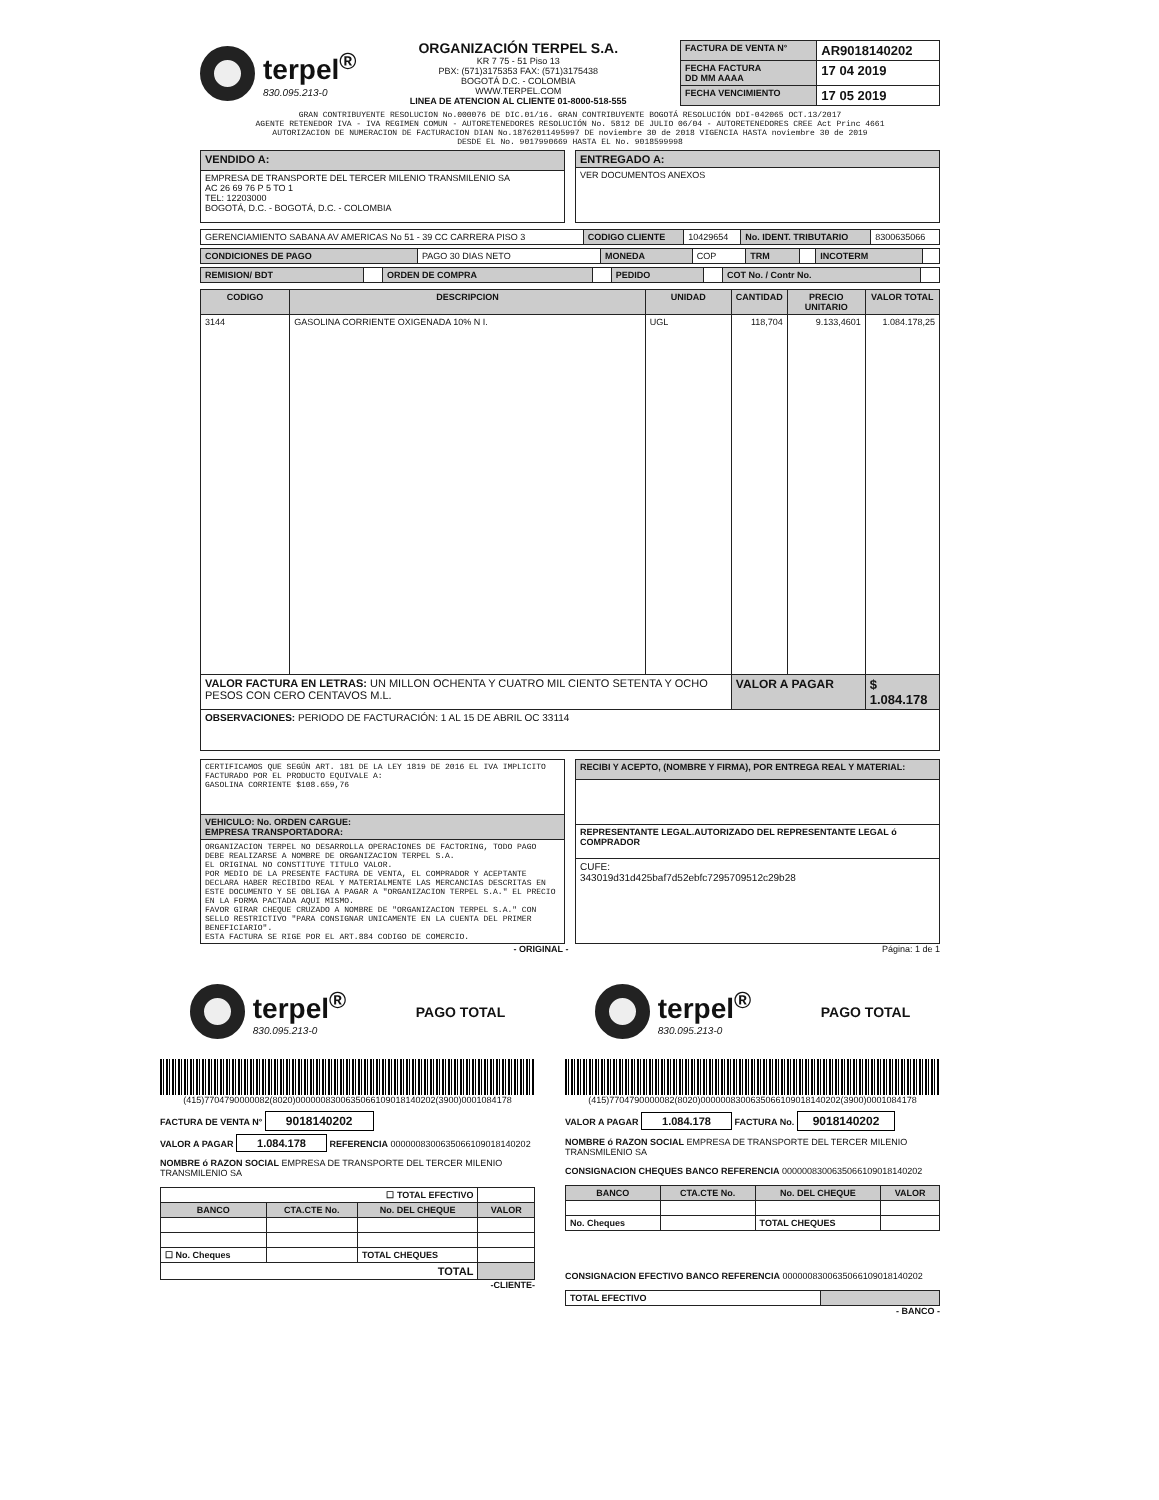terpel<sup>®</sup>
830.095.213-0
ORGANIZACIÓN TERPEL S.A.
KR 7 75 - 51 Piso 13
PBX: (571)3175353 FAX: (571)3175438
BOGOTÁ D.C. - COLOMBIA
WWW.TERPEL.COM
LINEA DE ATENCION AL CLIENTE 01-8000-518-555
| FACTURA DE VENTA N° | AR9018140202 |
| FECHA FACTURA DD MM AAAA | 17 04 2019 |
| FECHA VENCIMIENTO | 17 05 2019 |
GRAN CONTRIBUYENTE RESOLUCION No.000076 DE DIC.01/16. GRAN CONTRIBUYENTE BOGOTÁ RESOLUCIÓN DDI-042065 OCT.13/2017
AGENTE RETENEDOR IVA - IVA REGIMEN COMUN - AUTORETENEDORES RESOLUCIÓN No. 5812 DE JULIO 06/04 - AUTORETENEDORES CREE Act Princ 4661
AUTORIZACION DE NUMERACION DE FACTURACION DIAN No.18762011495997 DE noviembre 30 de 2018 VIGENCIA HASTA noviembre 30 de 2019
DESDE EL No. 9017990669 HASTA EL No. 9018599998
| VENDIDO A: |
| EMPRESA DE TRANSPORTE DEL TERCER MILENIO TRANSMILENIO SA AC 26 69 76 P 5 TO 1 TEL: 12203000 BOGOTÁ, D.C. - BOGOTÁ, D.C. - COLOMBIA |
| ENTREGADO A: |
| VER DOCUMENTOS ANEXOS |
| GERENCIAMIENTO SABANA AV AMERICAS No 51 - 39 CC CARRERA PISO 3 | CODIGO CLIENTE | 10429654 | No. IDENT. TRIBUTARIO | 8300635066 |
| CONDICIONES DE PAGO | PAGO 30 DIAS NETO | MONEDA | COP | TRM | | INCOTERM | |
| REMISION/ BDT | | ORDEN DE COMPRA | | PEDIDO | | COT No. / Contr No. | |
| CODIGO | DESCRIPCION | UNIDAD | CANTIDAD | PRECIO UNITARIO | VALOR TOTAL |
| --- | --- | --- | --- | --- | --- |
| 3144 | GASOLINA CORRIENTE OXIGENADA 10% N I. | UGL | 118,704 | 9.133,4601 | 1.084.178,25 |
| VALOR FACTURA EN LETRAS: UN MILLON OCHENTA Y CUATRO MIL CIENTO SETENTA Y OCHO PESOS CON CERO CENTAVOS M.L. | | | VALOR A PAGAR | | $ 1.084.178 |
| OBSERVACIONES: PERIODO DE FACTURACIÓN: 1 AL 15 DE ABRIL OC 33114 | | | | | |
| CERTIFICAMOS QUE SEGÚN ART. 181 DE LA LEY 1819 DE 2016 EL IVA IMPLICITO FACTURADO POR EL PRODUCTO EQUIVALE A: GASOLINA CORRIENTE $108.659,76 |
| VEHICULO: No. ORDEN CARGUE: EMPRESA TRANSPORTADORA: |
| ORGANIZACION TERPEL NO DESARROLLA OPERACIONES DE FACTORING, TODO PAGO DEBE REALIZARSE A NOMBRE DE ORGANIZACION TERPEL S.A. EL ORIGINAL NO CONSTITUYE TITULO VALOR. POR MEDIO DE LA PRESENTE FACTURA DE VENTA, EL COMPRADOR Y ACEPTANTE DECLARA HABER RECIBIDO REAL Y MATERIALMENTE LAS MERCANCIAS DESCRITAS EN ESTE DOCUMENTO Y SE OBLIGA A PAGAR A "ORGANIZACION TERPEL S.A." EL PRECIO EN LA FORMA PACTADA AQUI MISMO. FAVOR GIRAR CHEQUE CRUZADO A NOMBRE DE "ORGANIZACION TERPEL S.A." CON SELLO RESTRICTIVO "PARA CONSIGNAR UNICAMENTE EN LA CUENTA DEL PRIMER BENEFICIARIO". ESTA FACTURA SE RIGE POR EL ART.884 CODIGO DE COMERCIO. |
| RECIBI Y ACEPTO, (NOMBRE Y FIRMA), POR ENTREGA REAL Y MATERIAL: |
| REPRESENTANTE LEGAL.AUTORIZADO DEL REPRESENTANTE LEGAL ó COMPRADOR |
| CUFE: 343019d31d425baf7d52ebfc7295709512c29b28 |
- ORIGINAL - Página: 1 de 1
terpel<sup>®</sup>
830.095.213-0
PAGO TOTAL
(415)7704790000082(8020)0000008300635066109018140202(3900)0001084178
FACTURA DE VENTA N° 9018140202
VALOR A PAGAR 1.084.178 REFERENCIA 0000008300635066109018140202
NOMBRE ó RAZON SOCIAL EMPRESA DE TRANSPORTE DEL TERCER MILENIO TRANSMILENIO SA
| ☐ TOTAL EFECTIVO | | | |
| BANCO | CTA.CTE No. | No. DEL CHEQUE | VALOR |
| ☐ No. Cheques | | TOTAL CHEQUES | |
| TOTAL | | | |
-CLIENTE-
terpel<sup>®</sup>
830.095.213-0
PAGO TOTAL
(415)7704790000082(8020)0000008300635066109018140202(3900)0001084178
VALOR A PAGAR 1.084.178 FACTURA No. 9018140202
NOMBRE ó RAZON SOCIAL EMPRESA DE TRANSPORTE DEL TERCER MILENIO TRANSMILENIO SA
CONSIGNACION CHEQUES BANCO REFERENCIA 0000008300635066109018140202
| BANCO | CTA.CTE No. | No. DEL CHEQUE | VALOR |
| --- | --- | --- | --- |
| No. Cheques | | TOTAL CHEQUES | |
CONSIGNACION EFECTIVO BANCO REFERENCIA 0000008300635066109018140202
| TOTAL EFECTIVO | |
- BANCO -